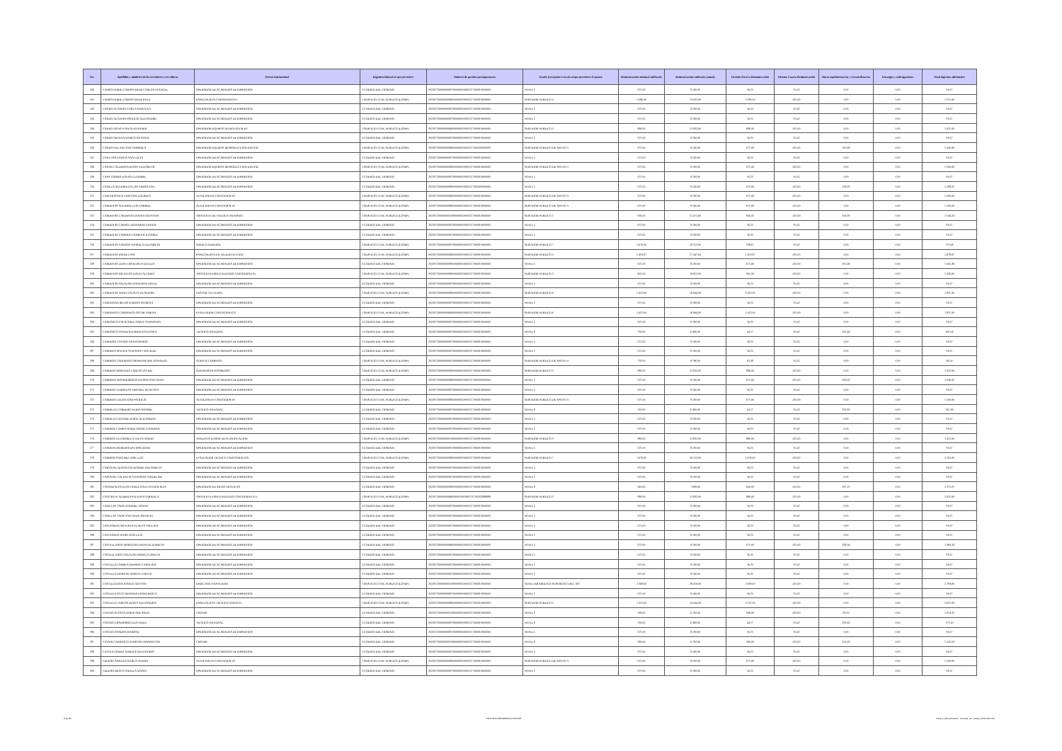| No. | Apellidos y nombres de los servidores y servidoras | Puesto Institucional | Regimen laboral al que pertenece | Número de partida presupuestaria | Grado jerárquico o escala al que pertenece el puesto | Remuneración mensual unificada | Remuneración unificada (anual) | Décimo Tercera Remuneración | Décima Cuarta Remuneración | Horas suplementarias y extraordinarias | Encargos y subrogaciones | Total ingresos adicionales |
| --- | --- | --- | --- | --- | --- | --- | --- | --- | --- | --- | --- | --- |
| 240 | CAMPOVERDE CAMPOVERDE CARLOS FRANCEL | OPERADOR DE ACABADOS DE IMPRESION | 2.CODIGO DEL TRABAJO | 20220720000000087000000050005117000010000000 | NIVEL 5 | 675,00 | 8.100,00 | 56,25 | 35,42 | 0,00 | 0,00 | 91,67 |
| 241 | CAMPOVERDE CAMPOVERDE RAUL | ESPECIALISTA CARTOGRAFIA I | 1.SERVICIO CIVIL PUBLICO (LOSEP) | 20220720000000086000000010005117000010000000 | SERVIDOR PUBLICO 4 | 1.086,00 | 13.032,00 | 1.086,00 | 425,00 | 0,00 | 0,00 | 1.511,00 |
| 242 | CANDO GUAMAN CARLA MARCELA | OPERADOR DE ACABADOS DE IMPRESION | 2.CODIGO DEL TRABAJO | 20220720000000087000000050005117000010000000 | NIVEL 5 | 675,00 | 8.100,00 | 56,25 | 35,42 | 0,00 | 0,00 | 91,67 |
| 243 | CANDO GUAMAN PATRICIO ALEJANDRO | OPERADOR DE ACABADOS DE IMPRESION | 2.CODIGO DEL TRABAJO | 20220720000000087000000050005117000010000000 | NIVEL 5 | 675,00 | 8.100,00 | 56,25 | 35,42 | 0,00 | 0,00 | 91,67 |
| 244 | CANDO MOYA IVAN ALEXANDER | OPERADOR EQUIPOS AUDIOVISUALES | 1.SERVICIO CIVIL PUBLICO (LOSEP) | 20220720000000086000000010005117000010000000 | SERVIDOR PUBLICO 3 | 986,00 | 11.832,00 | 986,00 | 425,00 | 0,00 | 0,00 | 1.411,00 |
| 245 | CANDO ORTEGA MARCO ANTONIO | OPERADOR DE ACABADOS DE IMPRESION | 2.CODIGO DEL TRABAJO | 20220720000000087000000050005117000010000000 | NIVEL 5 | 675,00 | 8.100,00 | 56,25 | 35,42 | 0,00 | 0,00 | 91,67 |
| 246 | CANDO PILLAJO ANA GABRIELA | OPERADOR EQUIPOS REPRODUCCION DIGITAL | 1.SERVICIO CIVIL PUBLICO (LOSEP) | 20220720000000086000000010005117000020000000 | SERVIDOR PUBLICO DE APOYO 3 | 675,00 | 8.100,00 | 675,00 | 425,00 | 335,96 | 0,00 | 1.435,96 |
| 247 | CANTUÑA ZAPATA ANA LUCIA | OPERADOR DE ACABADOS DE IMPRESION | 2.CODIGO DEL TRABAJO | 20220720000000087000000050005117000010000000 | NIVEL 5 | 675,00 | 8.100,00 | 56,25 | 35,42 | 0,00 | 0,00 | 91,67 |
| 248 | CAÑAR CALDERON JENNY ELIZABETH | OPERADOR EQUIPOS REPRODUCCION DIGITAL | 1.SERVICIO CIVIL PUBLICO (LOSEP) | 20220720000000086000000010005117000010000000 | SERVIDOR PUBLICO DE APOYO 3 | 675,00 | 8.100,00 | 675,00 | 425,00 | 0,00 | 0,00 | 1.100,00 |
| 249 | CAPA TORRES DAYRA CLARIBEL | OPERADOR DE ACABADOS DE IMPRESION | 2.CODIGO DEL TRABAJO | 20220720000000087000000050005117000010000000 | NIVEL 5 | 675,00 | 8.100,00 | 56,25 | 35,42 | 0,00 | 0,00 | 91,67 |
| 250 | CAPILLA AGUIRRE DYLAN SEBASTIAN | OPERADOR DE ACABADOS DE IMPRESION | 2.CODIGO DEL TRABAJO | 20220720000000086000000010005117000020000000 | NIVEL 5 | 675,00 | 8.100,00 | 675,00 | 425,00 | 108,02 | 0,00 | 1.208,02 |
| 251 | CARCHI PONCE CRISTINA LOURDES | AUXILIAR EN CARTOGRAFIA | 1.SERVICIO CIVIL PUBLICO (LOSEP) | 20220720000000086000000010005117000010000000 | SERVIDOR PUBLICO DE APOYO 3 | 675,00 | 8.100,00 | 675,00 | 425,00 | 0,00 | 0,00 | 1.100,00 |
| 252 | CARDENAS AGUIRRE LUIS GABRIEL | AUXILIAR EN CARTOGRAFIA | 1.SERVICIO CIVIL PUBLICO (LOSEP) | 20220720000000086000000010005117000010000000 | SERVIDOR PUBLICO DE APOYO 3 | 675,00 | 8.100,00 | 675,00 | 425,00 | 0,00 | 0,00 | 1.100,00 |
| 253 | CARDENAS CARDENAS MAYRA GEOVANA | ASISTENTE DE TALENTO HUMANO | 1.SERVICIO CIVIL PUBLICO (LOSEP) | 20220720000000010000000010005117000010000000 | SERVIDOR PUBLICO 1 | 956,05 | 11.472,60 | 956,05 | 425,00 | 163,19 | 0,00 | 1.544,24 |
| 254 | CARDENAS CARPIO LEONARDO EFRAIN | OPERADOR DE ACABADOS DE IMPRESION | 2.CODIGO DEL TRABAJO | 20220720000000087000000050005117000010000000 | NIVEL 5 | 675,00 | 8.100,00 | 56,25 | 35,42 | 0,00 | 0,00 | 91,67 |
| 255 | CARDENAS GARRIDO DOMENICA ISABEL | OPERADOR DE ACABADOS DE IMPRESION | 2.CODIGO DEL TRABAJO | 20220720000000087000000050005117000010000000 | NIVEL 5 | 675,00 | 8.100,00 | 56,25 | 35,42 | 0,00 | 0,00 | 91,67 |
| 256 | CARDENAS GARZON MARIELA ELIZABETH | MEDICO GENERAL | 1.SERVICIO CIVIL PUBLICO (LOSEP) | 20220720000000087000000050005117000010000000 | SERVIDOR PUBLICO 7 | 1.676,00 | 20.112,00 | 139,67 | 35,42 | 0,00 | 0,00 | 175,08 |
| 257 | CARDENAS JORGE IVAN | ESPECIALISTA EN TELEDETECCION | 1.SERVICIO CIVIL PUBLICO (LOSEP) | 20220720000000086000000010005117000010000000 | SERVIDOR PUBLICO 5 | 1.453,97 | 17.447,64 | 1.453,97 | 425,00 | 0,00 | 0,00 | 1.878,97 |
| 258 | CARDENAS LEON FRANCISCA CECILIA | OPERADOR DE ACABADOS DE IMPRESION | 2.CODIGO DEL TRABAJO | 20220720000000086000000010005117000010000000 | NIVEL 5 | 675,00 | 8.100,00 | 675,00 | 425,00 | 355,49 | 0,00 | 1.455,49 |
| 259 | CARDENAS PALACIOS DAVID ALCIDES | ASISTENTE ESPECIALIZADO CARTOGRAFIA I | 1.SERVICIO CIVIL PUBLICO (LOSEP) | 20220720000000086000000010005117000010000000 | SERVIDOR PUBLICO 2 | 901,00 | 10.812,00 | 901,00 | 425,00 | 0,00 | 0,00 | 1.326,00 |
| 260 | CARDENAS SALAZAR JONATHAN DAVID | OPERADOR DE ACABADOS DE IMPRESION | 2.CODIGO DEL TRABAJO | 20220720000000087000000050005117000010000000 | NIVEL 5 | 675,00 | 8.100,00 | 56,25 | 35,42 | 0,00 | 0,00 | 91,67 |
| 261 | CARDENAS YEPEZ FAUSTO WLADIMIR | GESTOR CULTURAL | 1.SERVICIO CIVIL PUBLICO (LOSEP) | 20220720000000086000000010005117000010000000 | SERVIDOR PUBLICO 6 | 1.412,00 | 16.944,00 | 1.412,00 | 425,00 | 0,00 | 0,00 | 1.837,00 |
| 262 | CARIAJANO REYES KARINA PATRICIA | OPERADOR DE ACABADOS DE IMPRESION | 2.CODIGO DEL TRABAJO | 20220720000000087000000050005117000010000000 | NIVEL 5 | 675,00 | 8.100,00 | 56,25 | 35,42 | 0,00 | 0,00 | 91,67 |
| 263 | CARRANCO CARRANCO OSCAR FABIAN | EVALUADOR CARTOGRAFICO | 1.SERVICIO CIVIL PUBLICO (LOSEP) | 20220720000000086000000010005117000010000000 | SERVIDOR PUBLICO 6 | 1.412,00 | 16.944,00 | 1.412,00 | 425,00 | 0,00 | 0,00 | 1.837,00 |
| 264 | CARRASCO GAVILANEZ NAIDY STEPHANIA | OPERADOR DE ACABADOS DE IMPRESION | 2.CODIGO DEL TRABAJO | 20220720000000087000000050005117000010000000 | NIVEL 5 | 675,00 | 8.100,00 | 56,25 | 35,42 | 0,00 | 0,00 | 91,67 |
| 265 | CARRASCO YANDUN KAREN ESTEFANIA | TECNICO INTEGRAL | 2.CODIGO DEL TRABAJO | 20220720000000087000000050005117000010000000 | NIVEL 8 | 530,00 | 6.360,00 | 44,17 | 35,42 | 222,46 | 0,00 | 302,04 |
| 266 | CARREÑO CASTRO ANA ROSARIO | OPERADOR DE ACABADOS DE IMPRESION | 2.CODIGO DEL TRABAJO | 20220720000000087000000050005117000010000000 | NIVEL 5 | 675,00 | 8.100,00 | 56,25 | 35,42 | 0,00 | 0,00 | 91,67 |
| 267 | CARRERA APUNTE STEPHANY MATILDE | OPERADOR DE ACABADOS DE IMPRESION | 2.CODIGO DEL TRABAJO | 20220720000000087000000050005117000010000000 | NIVEL 5 | 675,00 | 8.100,00 | 56,25 | 35,42 | 0,00 | 0,00 | 91,67 |
| 268 | CARRERA CARDENAS SHAKESPEARE OSWALDO | AGENTE COMPRAS | 1.SERVICIO CIVIL PUBLICO (LOSEP) | 20220720000000087000000050005117000010000000 | SERVIDOR PUBLICO DE APOYO 4 | 733,00 | 8.796,00 | 61,08 | 35,42 | 0,00 | 0,00 | 96,50 |
| 269 | CARRERA MORALES CARLOS JAVIER | SUPERVISOR POSPRENSA | 1.SERVICIO CIVIL PUBLICO (LOSEP) | 20220720000000086000000010005117000010000000 | SERVIDOR PUBLICO 3 | 986,00 | 11.832,00 | 986,00 | 425,00 | 0,00 | 0,00 | 1.411,00 |
| 270 | CARRERA PEÑAHERRERA WILSON SANTIAGO | OPERADOR DE ACABADOS DE IMPRESION | 2.CODIGO DEL TRABAJO | 20220720000000086000000010005117000020000000 | NIVEL 5 | 675,00 | 8.100,00 | 675,00 | 425,00 | 426,02 | 0,00 | 1.526,02 |
| 271 | CARRERA TERRAZAS MISCHEL ESTEFANY | OPERADOR DE ACABADOS DE IMPRESION | 2.CODIGO DEL TRABAJO | 20220720000000087000000050005117000010000000 | NIVEL 5 | 675,00 | 8.100,00 | 56,25 | 35,42 | 0,00 | 0,00 | 91,67 |
| 272 | CARRERA ULLOA JOSE PATRICIO | AUXILIAR EN CARTOGRAFIA | 1.SERVICIO CIVIL PUBLICO (LOSEP) | 20220720000000086000000010005117000010000000 | SERVIDOR PUBLICO DE APOYO 3 | 675,00 | 8.100,00 | 675,00 | 425,00 | 0,00 | 0,00 | 1.100,00 |
| 273 | CARRILLO CORDERO NUBIA ANABEL | TECNICO INTEGRAL | 2.CODIGO DEL TRABAJO | 20220720000000087000000050005117000010000000 | NIVEL 8 | 530,00 | 6.360,00 | 44,17 | 35,42 | 231,81 | 0,00 | 311,39 |
| 274 | CARRILLO JACOME JORGE ALEJANDRO | OPERADOR DE ACABADOS DE IMPRESION | 2.CODIGO DEL TRABAJO | 20220720000000087000000050005117000010000000 | NIVEL 5 | 675,00 | 8.100,00 | 56,25 | 35,42 | 0,00 | 0,00 | 91,67 |
| 275 | CARRION CAMPOVERDE MONICA ANDREA | OPERADOR DE ACABADOS DE IMPRESION | 2.CODIGO DEL TRABAJO | 20220720000000087000000050005117000010000000 | NIVEL 5 | 675,00 | 8.100,00 | 56,25 | 35,42 | 0,00 | 0,00 | 91,67 |
| 276 | CARRION GUTIERREZ EVELYN NOEMI | ANALISTA JUNIOR DE PLANIFICACION | 1.SERVICIO CIVIL PUBLICO (LOSEP) | 20220720000000010000000010005117000010000000 | SERVIDOR PUBLICO 3 | 986,00 | 11.832,00 | 986,00 | 425,00 | 0,00 | 0,00 | 1.411,00 |
| 277 | CARRION MOREIRA DAVINSO RENE | OPERADOR DE ACABADOS DE IMPRESION | 2.CODIGO DEL TRABAJO | 20220720000000087000000050005117000010000000 | NIVEL 5 | 675,00 | 8.100,00 | 56,25 | 35,42 | 0,00 | 0,00 | 91,67 |
| 278 | CARRION SANCHEZ JOSE LUIS | EVALUADOR TECNICO CARTOGRAFICO | 1.SERVICIO CIVIL PUBLICO (LOSEP) | 20220720000000086000000010005117000010000000 | SERVIDOR PUBLICO 7 | 1.676,00 | 20.112,00 | 1.676,00 | 425,00 | 0,00 | 0,00 | 2.101,00 |
| 279 | CARVAJAL QUINATOA DESIREE GELSABETH | OPERADOR DE ACABADOS DE IMPRESION | 2.CODIGO DEL TRABAJO | 20220720000000087000000050005117000010000000 | NIVEL 5 | 675,00 | 8.100,00 | 56,25 | 35,42 | 0,00 | 0,00 | 91,67 |
| 280 | CARVAJAL VALENCIA STEPHANY MADELINE | OPERADOR DE ACABADOS DE IMPRESION | 2.CODIGO DEL TRABAJO | 20220720000000087000000050005117000010000000 | NIVEL 5 | 675,00 | 8.100,00 | 56,25 | 35,42 | 0,00 | 0,00 | 91,67 |
| 281 | CASAHUALPA GUAYTARILLA SILVIA GRACIELA | OPERADOR DE ARTES GRAFICAS | 2.CODIGO DEL TRABAJO | 20220720000000086000000010005117000010000000 | NIVEL 9 | 640,00 | 7.680,00 | 640,00 | 425,00 | 307,21 | 0,00 | 1.372,21 |
| 282 | CASCANTE ALMEIDA PAULINA GABRIELA | ASISTENTE ESPECIALIZADO CARTOGRAFIA II | 1.SERVICIO CIVIL PUBLICO (LOSEP) | 20220720000000086000001001000711700202888888 | SERVIDOR PUBLICO 3 | 986,00 | 11.832,00 | 986,00 | 425,00 | 0,00 | 0,00 | 1.411,00 |
| 283 | CASILLAS TAIPE ROMMEL MATEO | OPERADOR DE ACABADOS DE IMPRESION | 2.CODIGO DEL TRABAJO | 20220720000000087000000050005117000010000000 | NIVEL 5 | 675,00 | 8.100,00 | 56,25 | 35,42 | 0,00 | 0,00 | 91,67 |
| 284 | CASILLAS TAIPE SANTIAGO PATRICIO | OPERADOR DE ACABADOS DE IMPRESION | 2.CODIGO DEL TRABAJO | 20220720000000087000000050005117000010000000 | NIVEL 5 | 675,00 | 8.100,00 | 56,25 | 35,42 | 0,00 | 0,00 | 91,67 |
| 285 | CASTAÑEDA ARTEAGA GLADYS PAULINA | OPERADOR DE ACABADOS DE IMPRESION | 2.CODIGO DEL TRABAJO | 20220720000000087000000050005117000010000000 | NIVEL 5 | 675,00 | 8.100,00 | 56,25 | 35,42 | 0,00 | 0,00 | 91,67 |
| 286 | CASTAÑEDA HARO JOSE LUIS | OPERADOR DE ACABADOS DE IMPRESION | 2.CODIGO DEL TRABAJO | 20220720000000087000000050005117000010000000 | NIVEL 5 | 675,00 | 8.100,00 | 56,25 | 35,42 | 0,00 | 0,00 | 91,67 |
| 287 | CASTELLANOS MOROCHO DIANA ELIZABETH | OPERADOR DE ACABADOS DE IMPRESION | 2.CODIGO DEL TRABAJO | 20220720000000086000000010005117000010000000 | NIVEL 5 | 675,00 | 8.100,00 | 675,00 | 425,00 | 284,34 | 0,00 | 1.384,34 |
| 288 | CASTELLANOS SALAZAR MONICA JANETH | OPERADOR DE ACABADOS DE IMPRESION | 2.CODIGO DEL TRABAJO | 20220720000000087000000050005117000010000000 | NIVEL 5 | 675,00 | 8.100,00 | 56,25 | 35,42 | 0,00 | 0,00 | 91,67 |
| 289 | CASTILLO CORREA AMPARO CAROLINA | OPERADOR DE ACABADOS DE IMPRESION | 2.CODIGO DEL TRABAJO | 20220720000000087000000050005117000010000000 | NIVEL 5 | 675,00 | 8.100,00 | 56,25 | 35,42 | 0,00 | 0,00 | 91,67 |
| 290 | CASTILLO MORENO MARCO VINICIO | OPERADOR DE ACABADOS DE IMPRESION | 2.CODIGO DEL TRABAJO | 20220720000000087000000050005117000010000000 | NIVEL 5 | 675,00 | 8.100,00 | 56,25 | 35,42 | 0,00 | 0,00 | 91,67 |
| 291 | CASTILLO RON JOSELO GIOVANI | DIRECTOR FINANCIERO | 1.SERVICIO CIVIL PUBLICO (LOSEP) | 20220720000000010000000010005117000010000000 | NIVEL JERARQUICO SUPERIOR 2 DEC. 601 | 2.368,00 | 28.416,00 | 2.368,00 | 425,00 | 0,00 | 0,00 | 2.793,00 |
| 292 | CASTILLO SOTO AMANDA FRANCHESCA | OPERADOR DE ACABADOS DE IMPRESION | 2.CODIGO DEL TRABAJO | 20220720000000087000000050005117000010000000 | NIVEL 5 | 675,00 | 8.100,00 | 56,25 | 35,42 | 0,00 | 0,00 | 91,67 |
| 293 | CASTILLO VARGAS DIANA ALEXANDRA | ESPECIALISTA TECNICO GRAFICO | 1.SERVICIO CIVIL PUBLICO (LOSEP) | 20220720000000086000000010005117000010000000 | SERVIDOR PUBLICO 5 | 1.212,00 | 14.544,00 | 1.212,00 | 425,00 | 0,00 | 0,00 | 1.637,00 |
| 294 | CASTRO ACOSTA JORGE ORLANDO | CHOFER | 2.CODIGO DEL TRABAJO | 20220720000000010000000010005117000010000000 | NIVEL 9 | 566,00 | 6.792,00 | 566,00 | 425,00 | 83,32 | 0,00 | 1.074,32 |
| 295 | CASTRO CHAMORRO LUIS FIDEL | TECNICO INTEGRAL | 2.CODIGO DEL TRABAJO | 20220720000000087000000050005117000010000000 | NIVEL 8 | 530,00 | 6.360,00 | 44,17 | 35,42 | 191,62 | 0,00 | 271,20 |
| 296 | CASTRO SANDRA MARISOL | OPERADOR DE ACABADOS DE IMPRESION | 2.CODIGO DEL TRABAJO | 20220720000000087000000050005117000010000000 | NIVEL 5 | 675,00 | 8.100,00 | 56,25 | 35,42 | 0,00 | 0,00 | 91,67 |
| 297 | CATANI CARRASCO WINSTON HARINGTON | CHOFER | 2.CODIGO DEL TRABAJO | 20220720000000010000000010005117000010000000 | NIVEL 9 | 566,00 | 6.792,00 | 566,00 | 425,00 | 154,03 | 0,00 | 1.145,03 |
| 298 | CATOTA GOMEZ XIMENA ALEXANDRA | OPERADOR DE ACABADOS DE IMPRESION | 2.CODIGO DEL TRABAJO | 20220720000000087000000050005117000010000000 | NIVEL 5 | 675,00 | 8.100,00 | 56,25 | 35,42 | 0,00 | 0,00 | 91,67 |
| 299 | CEDEÑO ANGULO KARLA JAZMIN | AUXILIAR EN CARTOGRAFIA | 1.SERVICIO CIVIL PUBLICO (LOSEP) | 20220720000000086000000010005117000010000000 | SERVIDOR PUBLICO DE APOYO 3 | 675,00 | 8.100,00 | 675,00 | 425,00 | 0,00 | 0,00 | 1.100,00 |
| 300 | CEDEÑO BRAVO ANGELA MARIA | OPERADOR DE ACABADOS DE IMPRESION | 2.CODIGO DEL TRABAJO | 20220720000000087000000050005117000010000000 | NIVEL 5 | 675,00 | 8.100,00 | 56,25 | 35,42 | 0,00 | 0,00 | 91,67 |
5 de 26 INSTITUTO GEOGRÁFICO MILITAR literal_c_Remuneracion_mensual_por_puesto_Diciembre.xlsx